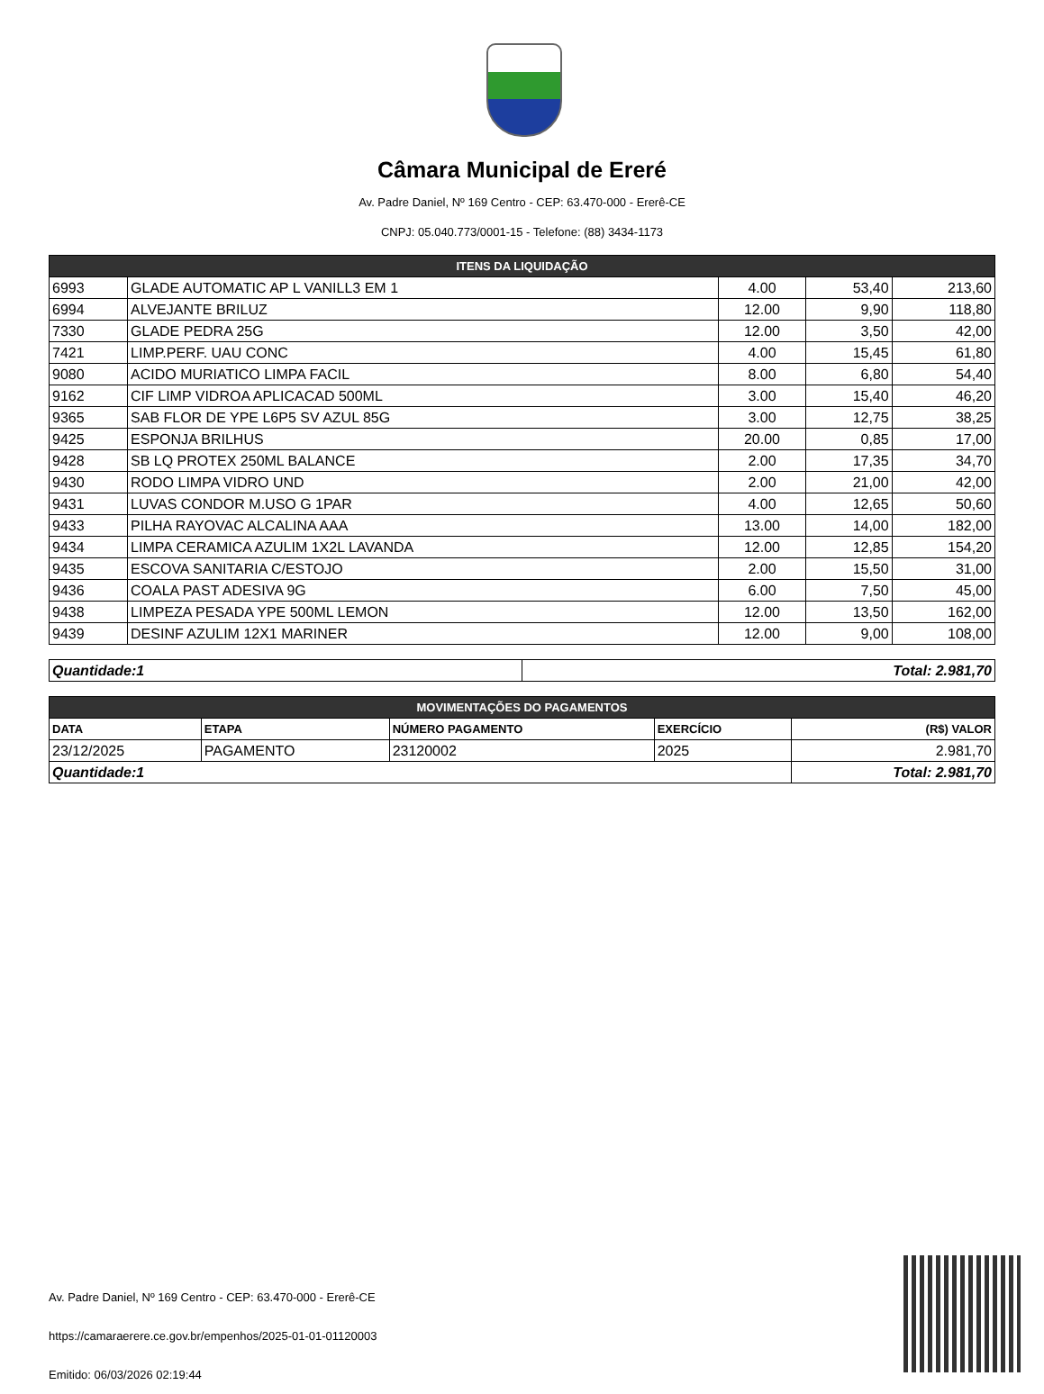Câmara Municipal de Ereré
Av. Padre Daniel, Nº 169 Centro - CEP: 63.470-000 - Ererê-CE
CNPJ: 05.040.773/0001-15 - Telefone: (88) 3434-1173
| ITENS DA LIQUIDAÇÃO | | | | |
| --- | --- | --- | --- | --- |
| 6993 | GLADE AUTOMATIC AP L VANILL3 EM 1 | 4.00 | 53,40 | 213,60 |
| 6994 | ALVEJANTE BRILUZ | 12.00 | 9,90 | 118,80 |
| 7330 | GLADE PEDRA 25G | 12.00 | 3,50 | 42,00 |
| 7421 | LIMP.PERF. UAU CONC | 4.00 | 15,45 | 61,80 |
| 9080 | ACIDO MURIATICO LIMPA FACIL | 8.00 | 6,80 | 54,40 |
| 9162 | CIF LIMP VIDROA APLICACAD 500ML | 3.00 | 15,40 | 46,20 |
| 9365 | SAB FLOR DE YPE L6P5 SV AZUL 85G | 3.00 | 12,75 | 38,25 |
| 9425 | ESPONJA BRILHUS | 20.00 | 0,85 | 17,00 |
| 9428 | SB LQ PROTEX 250ML BALANCE | 2.00 | 17,35 | 34,70 |
| 9430 | RODO LIMPA VIDRO UND | 2.00 | 21,00 | 42,00 |
| 9431 | LUVAS CONDOR M.USO G 1PAR | 4.00 | 12,65 | 50,60 |
| 9433 | PILHA RAYOVAC ALCALINA AAA | 13.00 | 14,00 | 182,00 |
| 9434 | LIMPA CERAMICA AZULIM 1X2L LAVANDA | 12.00 | 12,85 | 154,20 |
| 9435 | ESCOVA SANITARIA C/ESTOJO | 2.00 | 15,50 | 31,00 |
| 9436 | COALA PAST ADESIVA 9G | 6.00 | 7,50 | 45,00 |
| 9438 | LIMPEZA PESADA YPE 500ML LEMON | 12.00 | 13,50 | 162,00 |
| 9439 | DESINF AZULIM 12X1 MARINER | 12.00 | 9,00 | 108,00 |
| Quantidade:1 | Total: 2.981,70 |
| MOVIMENTAÇÕES DO PAGAMENTOS | | | | |
| --- | --- | --- | --- | --- |
| DATA | ETAPA | NÚMERO PAGAMENTO | EXERCÍCIO | (R$) VALOR |
| 23/12/2025 | PAGAMENTO | 23120002 | 2025 | 2.981,70 |
| Quantidade:1 | | | | Total: 2.981,70 |
Av. Padre Daniel, Nº 169 Centro - CEP: 63.470-000 - Ererê-CE
https://camaraerere.ce.gov.br/empenhos/2025-01-01-01120003
Emitido: 06/03/2026 02:19:44